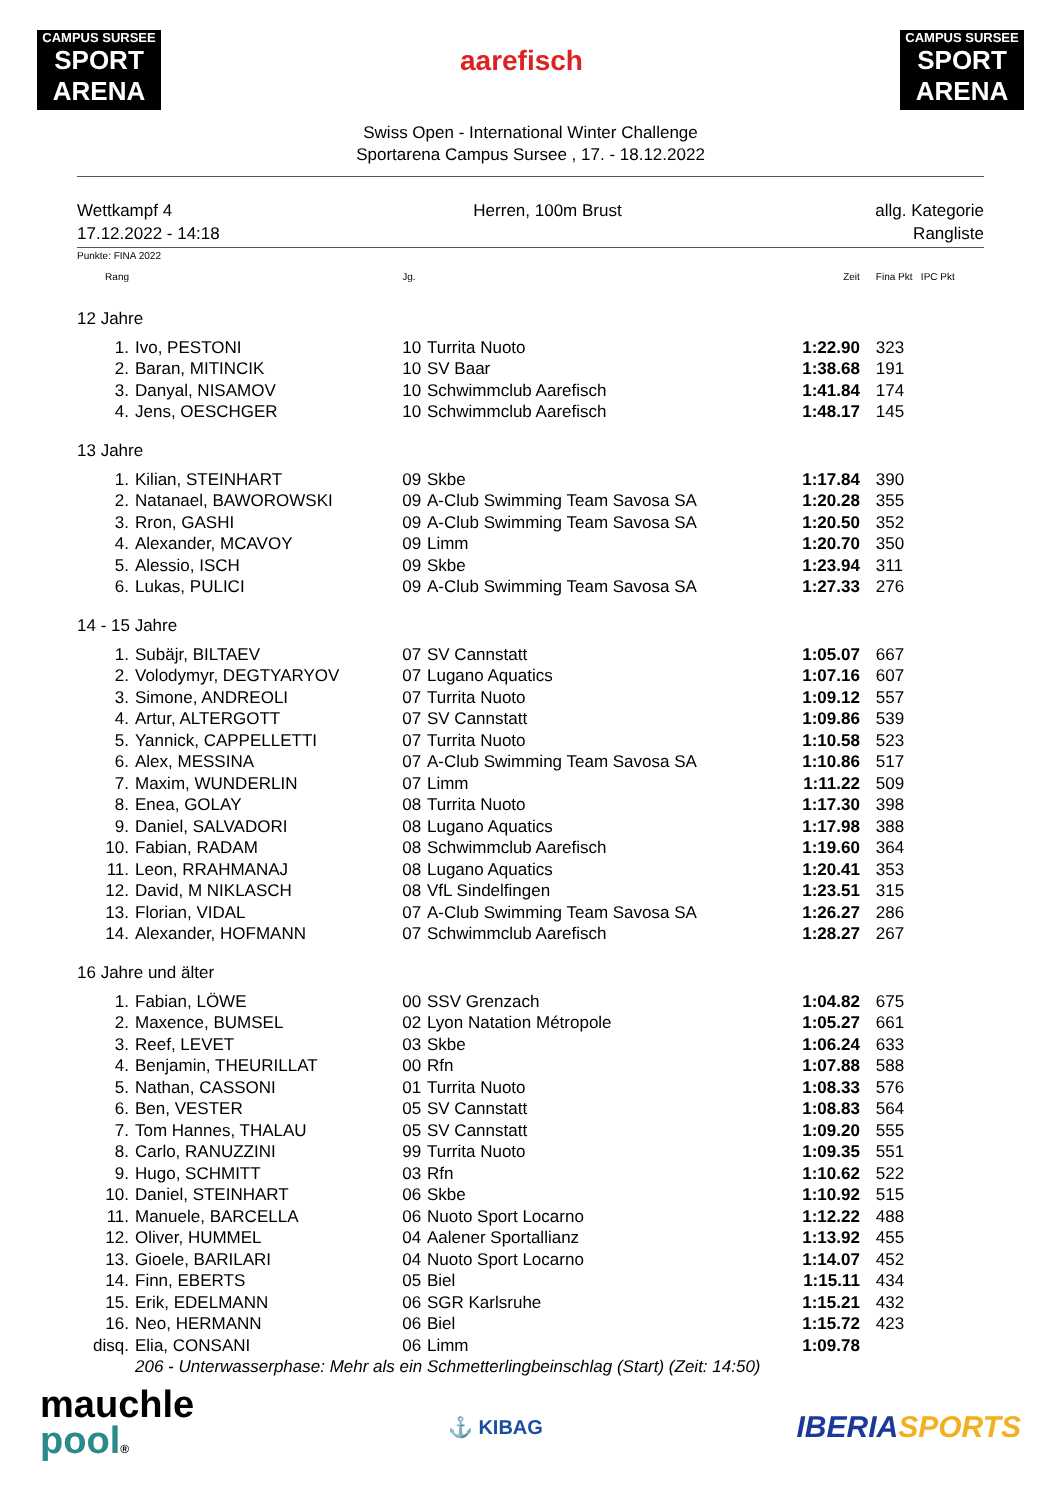CAMPUS SURSEE
SPORT ARENA
CAMPUS SURSEE
SPORT ARENA
aarefisch
Swiss Open - International Winter Challenge
Sportarena Campus Sursee , 17. - 18.12.2022
Wettkampf 4
17.12.2022 - 14:18
Herren, 100m Brust allg. Kategorie
Rangliste
Punkte: FINA 2022
| Rang | | Jg. | | Zeit | Fina Pkt IPC Pkt |
| 12 Jahre | | | | | |
| 1. | Ivo, PESTONI | 10 | Turrita Nuoto | 1:22.90 | 323 |
| 2. | Baran, MITINCIK | 10 | SV Baar | 1:38.68 | 191 |
| 3. | Danyal, NISAMOV | 10 | Schwimmclub Aarefisch | 1:41.84 | 174 |
| 4. | Jens, OESCHGER | 10 | Schwimmclub Aarefisch | 1:48.17 | 145 |
| 13 Jahre | | | | | |
| 1. | Kilian, STEINHART | 09 | Skbe | 1:17.84 | 390 |
| 2. | Natanael, BAWOROWSKI | 09 | A-Club Swimming Team Savosa SA | 1:20.28 | 355 |
| 3. | Rron, GASHI | 09 | A-Club Swimming Team Savosa SA | 1:20.50 | 352 |
| 4. | Alexander, MCAVOY | 09 | Limm | 1:20.70 | 350 |
| 5. | Alessio, ISCH | 09 | Skbe | 1:23.94 | 311 |
| 6. | Lukas, PULICI | 09 | A-Club Swimming Team Savosa SA | 1:27.33 | 276 |
| 14 - 15 Jahre | | | | | |
| 1. | Subäjr, BILTAEV | 07 | SV Cannstatt | 1:05.07 | 667 |
| 2. | Volodymyr, DEGTYARYOV | 07 | Lugano Aquatics | 1:07.16 | 607 |
| 3. | Simone, ANDREOLI | 07 | Turrita Nuoto | 1:09.12 | 557 |
| 4. | Artur, ALTERGOTT | 07 | SV Cannstatt | 1:09.86 | 539 |
| 5. | Yannick, CAPPELLETTI | 07 | Turrita Nuoto | 1:10.58 | 523 |
| 6. | Alex, MESSINA | 07 | A-Club Swimming Team Savosa SA | 1:10.86 | 517 |
| 7. | Maxim, WUNDERLIN | 07 | Limm | 1:11.22 | 509 |
| 8. | Enea, GOLAY | 08 | Turrita Nuoto | 1:17.30 | 398 |
| 9. | Daniel, SALVADORI | 08 | Lugano Aquatics | 1:17.98 | 388 |
| 10. | Fabian, RADAM | 08 | Schwimmclub Aarefisch | 1:19.60 | 364 |
| 11. | Leon, RRAHMANAJ | 08 | Lugano Aquatics | 1:20.41 | 353 |
| 12. | David, M NIKLASCH | 08 | VfL Sindelfingen | 1:23.51 | 315 |
| 13. | Florian, VIDAL | 07 | A-Club Swimming Team Savosa SA | 1:26.27 | 286 |
| 14. | Alexander, HOFMANN | 07 | Schwimmclub Aarefisch | 1:28.27 | 267 |
| 16 Jahre und älter | | | | | |
| 1. | Fabian, LÖWE | 00 | SSV Grenzach | 1:04.82 | 675 |
| 2. | Maxence, BUMSEL | 02 | Lyon Natation Métropole | 1:05.27 | 661 |
| 3. | Reef, LEVET | 03 | Skbe | 1:06.24 | 633 |
| 4. | Benjamin, THEURILLAT | 00 | Rfn | 1:07.88 | 588 |
| 5. | Nathan, CASSONI | 01 | Turrita Nuoto | 1:08.33 | 576 |
| 6. | Ben, VESTER | 05 | SV Cannstatt | 1:08.83 | 564 |
| 7. | Tom Hannes, THALAU | 05 | SV Cannstatt | 1:09.20 | 555 |
| 8. | Carlo, RANUZZINI | 99 | Turrita Nuoto | 1:09.35 | 551 |
| 9. | Hugo, SCHMITT | 03 | Rfn | 1:10.62 | 522 |
| 10. | Daniel, STEINHART | 06 | Skbe | 1:10.92 | 515 |
| 11. | Manuele, BARCELLA | 06 | Nuoto Sport Locarno | 1:12.22 | 488 |
| 12. | Oliver, HUMMEL | 04 | Aalener Sportallianz | 1:13.92 | 455 |
| 13. | Gioele, BARILARI | 04 | Nuoto Sport Locarno | 1:14.07 | 452 |
| 14. | Finn, EBERTS | 05 | Biel | 1:15.11 | 434 |
| 15. | Erik, EDELMANN | 06 | SGR Karlsruhe | 1:15.21 | 432 |
| 16. | Neo, HERMANN | 06 | Biel | 1:15.72 | 423 |
| disq. | Elia, CONSANI | 06 | Limm | 1:09.78 | |
| | 206 - Unterwasserphase: Mehr als ein Schmetterlingbeinschlag (Start) (Zeit: 14:50) | | | | |
mauchle
pool®
⚓ KIBAG
IBERIA SPORTS